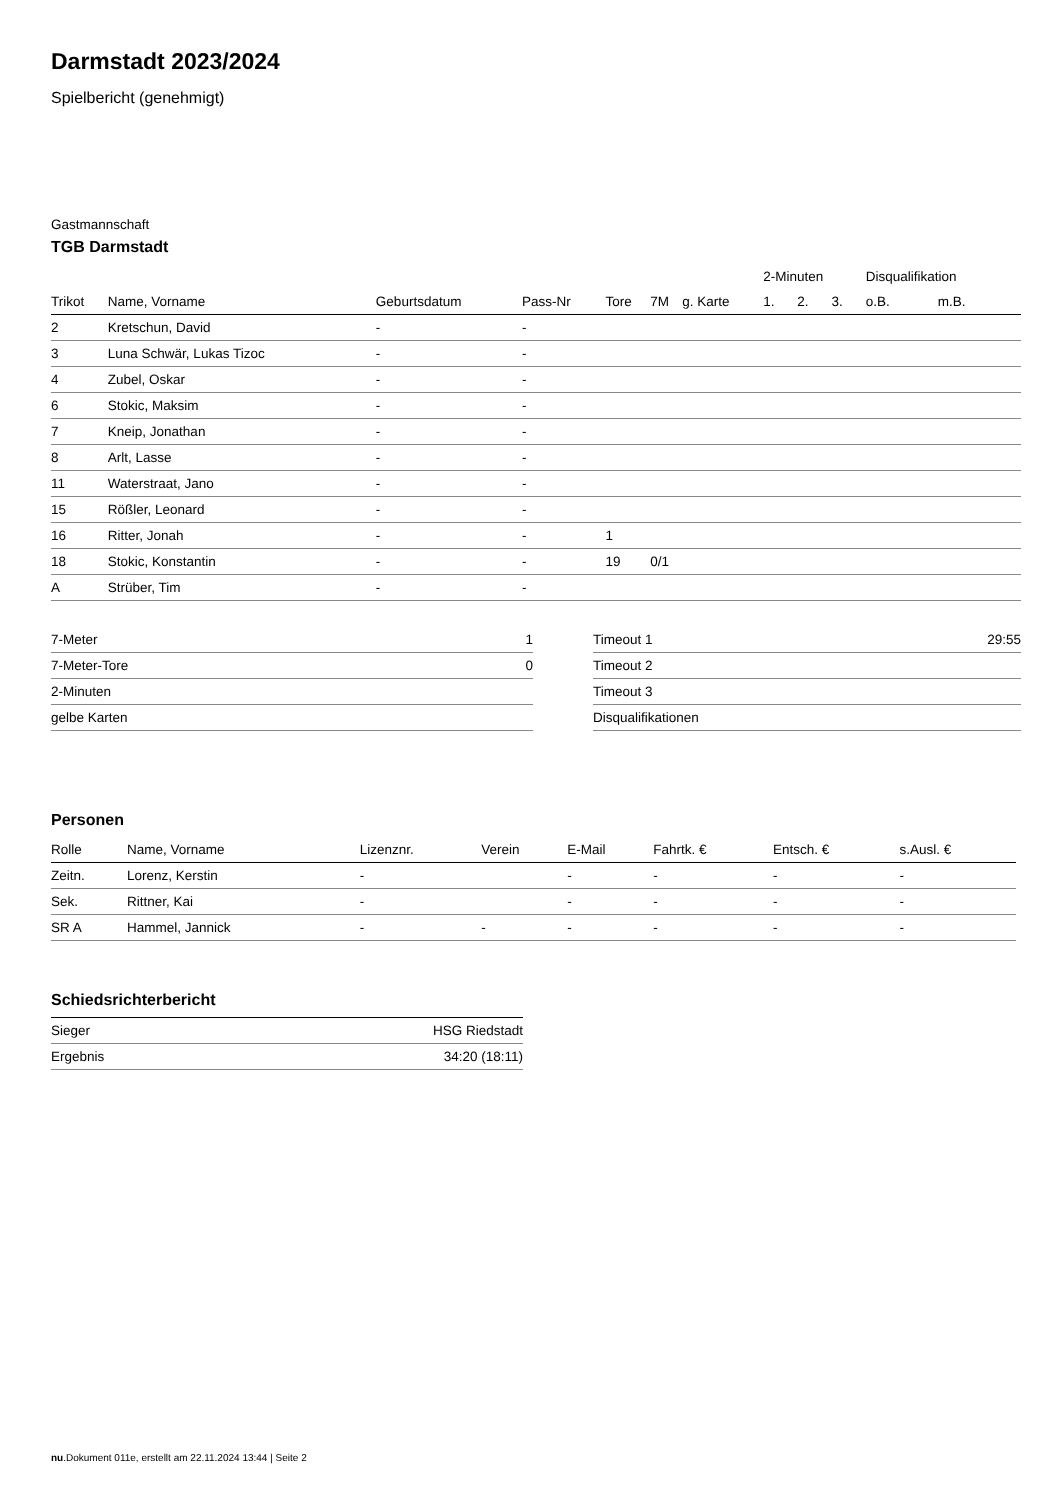Darmstadt 2023/2024
Spielbericht (genehmigt)
Gastmannschaft
TGB Darmstadt
| | | | | | | | 2-Minuten | | | Disqualifikation | |
| --- | --- | --- | --- | --- | --- | --- | --- | --- | --- | --- | --- |
| Trikot | Name, Vorname | Geburtsdatum | Pass-Nr | Tore | 7M | g. Karte | 1. | 2. | 3. | o.B. | m.B. |
| 2 | Kretschun, David | - | - | | | | | | | | |
| 3 | Luna Schwär, Lukas Tizoc | - | - | | | | | | | | |
| 4 | Zubel, Oskar | - | - | | | | | | | | |
| 6 | Stokic, Maksim | - | - | | | | | | | | |
| 7 | Kneip, Jonathan | - | - | | | | | | | | |
| 8 | Arlt, Lasse | - | - | | | | | | | | |
| 11 | Waterstraat, Jano | - | - | | | | | | | | |
| 15 | Rößler, Leonard | - | - | | | | | | | | |
| 16 | Ritter, Jonah | - | - | 1 | | | | | | | |
| 18 | Stokic, Konstantin | - | - | 19 | 0/1 | | | | | | |
| A | Strüber, Tim | - | - | | | | | | | | |
| 7-Meter | 1 |
| 7-Meter-Tore | 0 |
| 2-Minuten | |
| gelbe Karten | |
| Timeout 1 | 29:55 |
| Timeout 2 | |
| Timeout 3 | |
| Disqualifikationen | |
Personen
| Rolle | Name, Vorname | Lizenznr. | Verein | E-Mail | Fahrtk. € | Entsch. € | s.Ausl. € |
| --- | --- | --- | --- | --- | --- | --- | --- |
| Zeitn. | Lorenz, Kerstin | - | | - | - | - | - |
| Sek. | Rittner, Kai | - | | - | - | - | - |
| SR A | Hammel, Jannick | - | - | - | - | - | - |
Schiedsrichterbericht
| Sieger | HSG Riedstadt |
| Ergebnis | 34:20 (18:11) |
nu.Dokument 011e, erstellt am 22.11.2024 13:44 | Seite 2